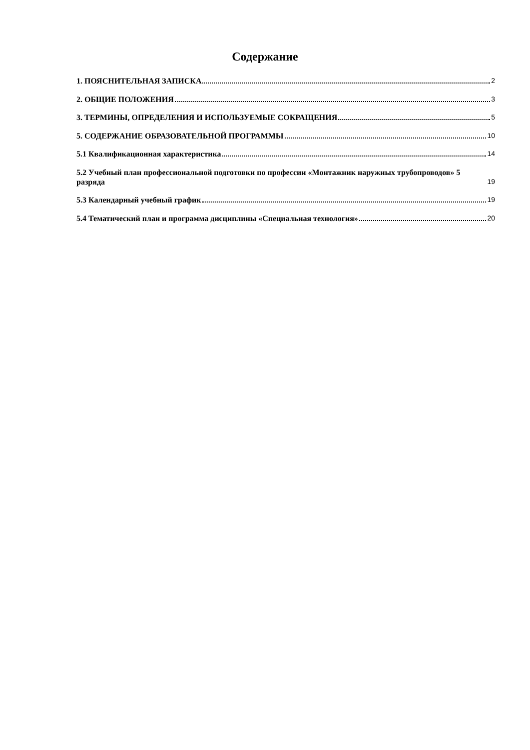Содержание
1. ПОЯСНИТЕЛЬНАЯ ЗАПИСКА 2
2. ОБЩИЕ ПОЛОЖЕНИЯ 3
3. ТЕРМИНЫ, ОПРЕДЕЛЕНИЯ И ИСПОЛЬЗУЕМЫЕ СОКРАЩЕНИЯ 5
5. СОДЕРЖАНИЕ ОБРАЗОВАТЕЛЬНОЙ ПРОГРАММЫ 10
5.1 Квалификационная характеристика 14
5.2 Учебный план профессиональной подготовки по профессии «Монтажник наружных трубопроводов» 5 разряда 19
5.3 Календарный учебный график 19
5.4 Тематический план и программа дисциплины «Специальная технология» 20